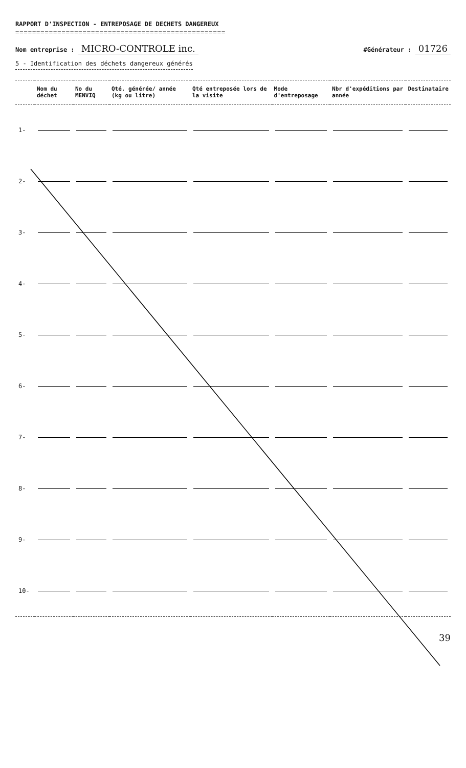RAPPORT D'INSPECTION - ENTREPOSAGE DE DECHETS DANGEREUX
==================================================
Nom entreprise : MICRO-CONTROLE inc. #Générateur : 01726
5 - Identification des déchets dangereux générés
| | Nom du déchet | No du MENVIQ | Qté. générée/ année (kg ou litre) | Qté entreposée lors de la visite | Mode d'entreposage | Nbr d'expéditions par année | Destinataire |
| --- | --- | --- | --- | --- | --- | --- | --- |
| 1- | | | | | | | |
| 2- | | | | | | | |
| 3- | | | | | | | |
| 4- | | | | | | | |
| 5- | | | | | | | |
| 6- | | | | | | | |
| 7- | | | | | | | |
| 8- | | | | | | | |
| 9- | | | | | | | |
| 10- | | | | | | | |
39